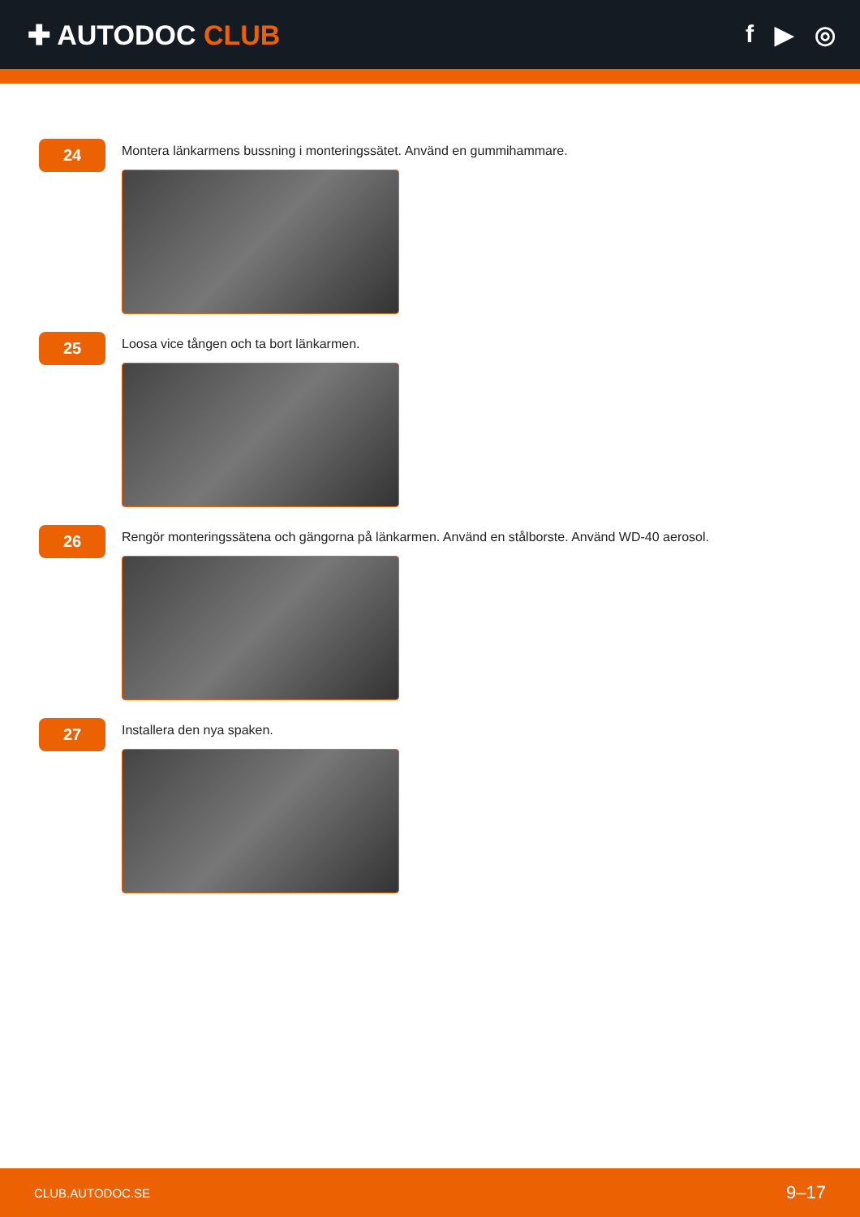✚ AUTODOC CLUB f ▶ ◎
24
Montera länkarmens bussning i monteringssätet. Använd en gummihammare.
25
Loosa vice tången och ta bort länkarmen.
26
Rengör monteringssätena och gängorna på länkarmen. Använd en stålborste. Använd WD-40 aerosol.
27
Installera den nya spaken.
CLUB.AUTODOC.SE 9–17